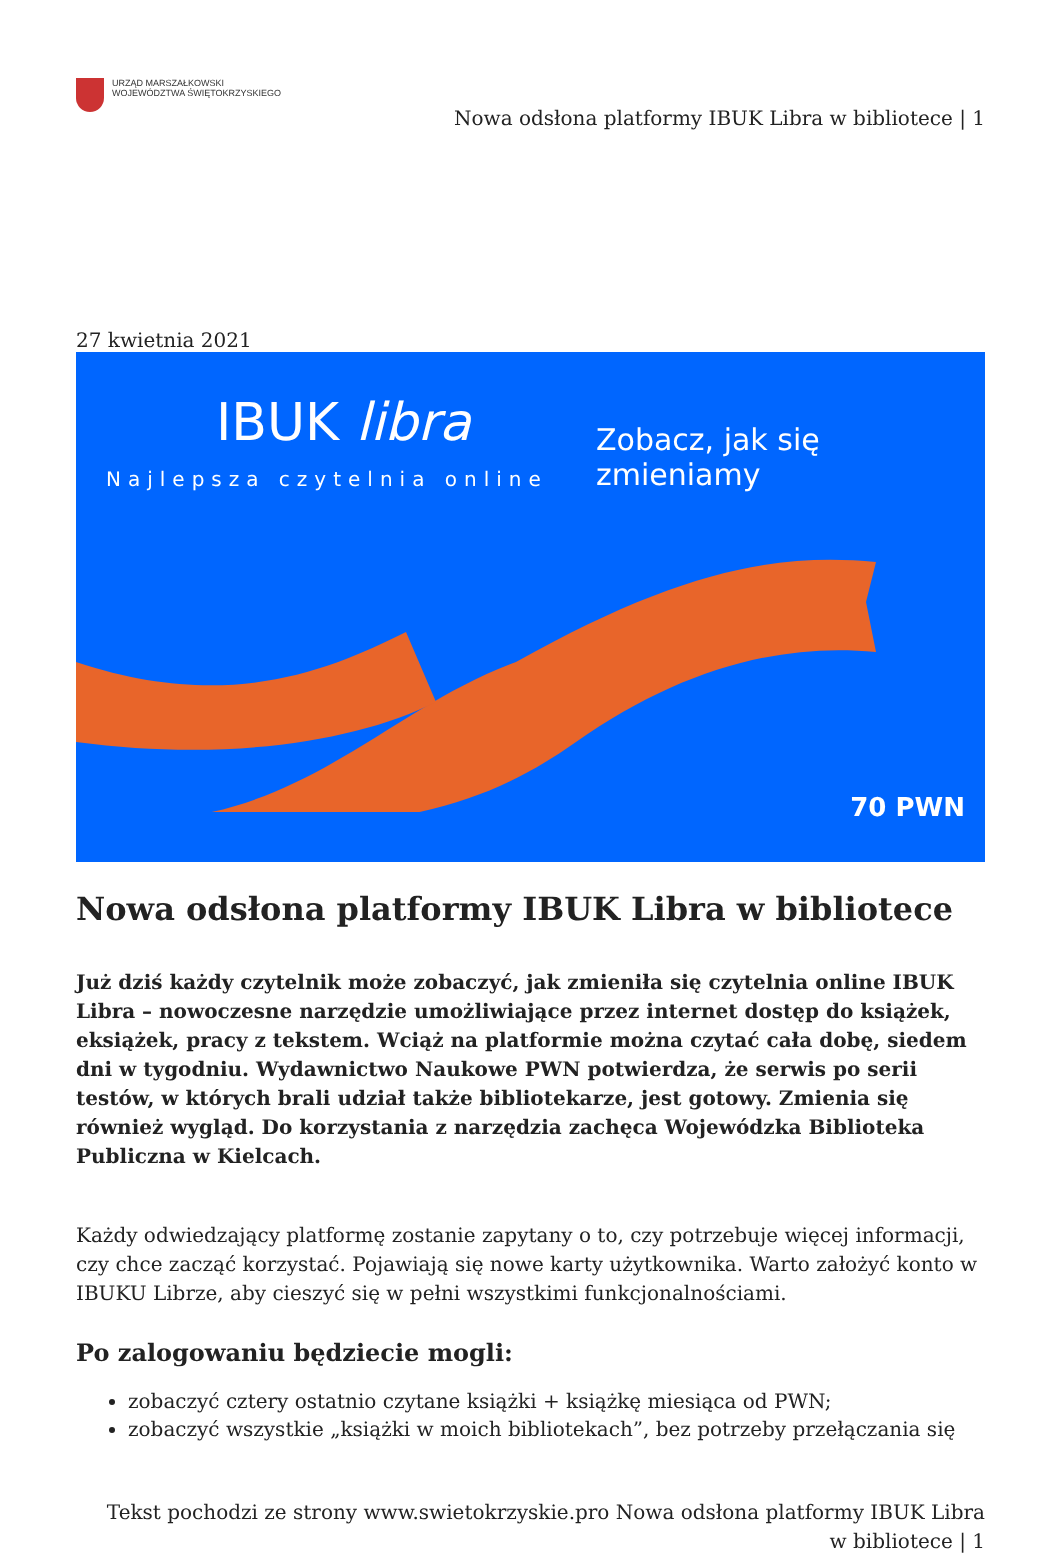URZĄD MARSZAŁKOWSKI
WOJEWÓDZTWA ŚWIĘTOKRZYSKIEGO
Nowa odsłona platformy IBUK Libra w bibliotece | 1
27 kwietnia 2021
IBUK libra
Najlepsza czytelnia online
Zobacz, jak się zmieniamy
70 PWN
Nowa odsłona platformy IBUK Libra w bibliotece
Już dziś każdy czytelnik może zobaczyć, jak zmieniła się czytelnia online IBUK Libra – nowoczesne narzędzie umożliwiające przez internet dostęp do książek, eksiążek, pracy z tekstem. Wciąż na platformie można czytać cała dobę, siedem dni w tygodniu. Wydawnictwo Naukowe PWN potwierdza, że serwis po serii testów, w których brali udział także bibliotekarze, jest gotowy. Zmienia się również wygląd. Do korzystania z narzędzia zachęca Wojewódzka Biblioteka Publiczna w Kielcach.
Każdy odwiedzający platformę zostanie zapytany o to, czy potrzebuje więcej informacji, czy chce zacząć korzystać. Pojawiają się nowe karty użytkownika. Warto założyć konto w IBUKU Librze, aby cieszyć się w pełni wszystkimi funkcjonalnościami.
Po zalogowaniu będziecie mogli:
zobaczyć cztery ostatnio czytane książki + książkę miesiąca od PWN;
zobaczyć wszystkie „książki w moich bibliotekach”, bez potrzeby przełączania się
Tekst pochodzi ze strony www.swietokrzyskie.pro Nowa odsłona platformy IBUK Libra w bibliotece | 1